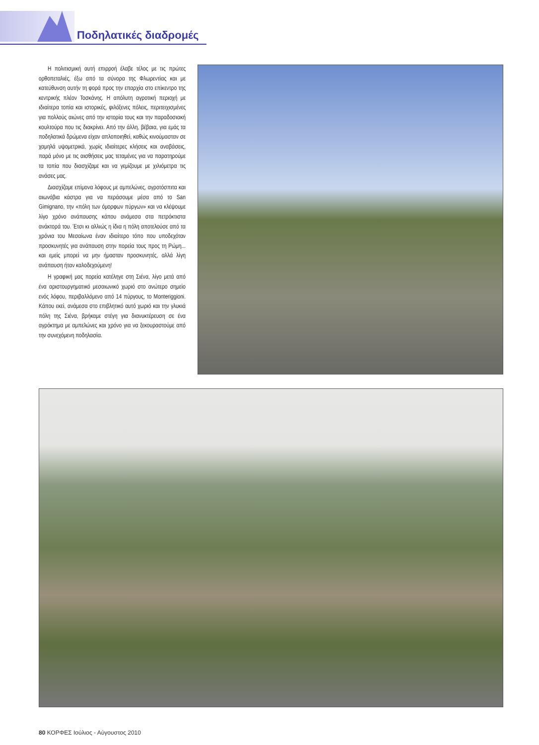Ποδηλατικές διαδρομές
Η πολιτισμική αυτή επιρροή έλαβε τέλος με τις πρώτες ορθοπεταλιές, έξω από τα σύνορα της Φλωρεντίας και με κατεύθυνση αυτήν τη φορά προς την επαρχία στο επίκεντρο της κεντρικής πλέον Τοσκάνης. Η απόλυτη αγροτική περιοχή με ιδιαίτερα τοπία και ιστορικές, φιλόξενες πόλεις, περιτειχισμένες για πολλούς αιώνες από την ιστορία τους και την παραδοσιακή κουλτούρα που τις διακρίνει. Από την άλλη, βέβαια, για εμάς τα ποδηλατικά δρώμενα είχαν απλοποιηθεί, καθώς κινούμασταν σε χαμηλά υψομετρικά, χωρίς ιδιαίτερες κλήσεις και αναβάσεις, παρά μόνο με τις αισθήσεις μας τεταμένες για να παρατηρούμε τα τοπία που διασχίζαμε και να γεμίζουμε με χιλιόμετρα τις ανάσες μας.
Διασχίζαμε επίμονα λόφους με αμπελώνες, αγροτόσπιτα και αιωνόβια κάστρα για να περάσουμε μέσα από το San Gimignano, την «πόλη των όμορφων πύργων» και να κλέψουμε λίγο χρόνο ανάπαυσης κάπου ανάμεσα στα πετρόκτιστα ανάκτορά του. Έτσι κι αλλιώς η ίδια η πόλη αποτελούσε από τα χρόνια του Μεσαίωνα έναν ιδιαίτερο τόπο που υποδεχόταν προσκυνητές για ανάπαυση στην πορεία τους προς τη Ρώμη... και εμείς μπορεί να μην ήμασταν προσκυνητές, αλλά λίγη ανάπαυση ήταν καλοδεχούμενη!
Η γραφική μας πορεία κατέληγε στη Σιένα, λίγο μετά από ένα αριστουργηματικό μεσαιωνικό χωριό στο ανώτερο σημείο ενός λόφου, περιβαλλόμενο από 14 πύργους, το Monteriggioni. Κάπου εκεί, ανάμεσα στο επιβλητικό αυτό χωριό και την γλυκιά πόλη της Σιένα, βρήκαμε στέγη για διανυκτέρευση σε ένα αγρόκτημα με αμπελώνες και χρόνο για να ξεκουραστούμε από την συνεχόμενη ποδηλασία.
80 ΚΟΡΦΕΣ Ιούλιος - Αύγουστος 2010